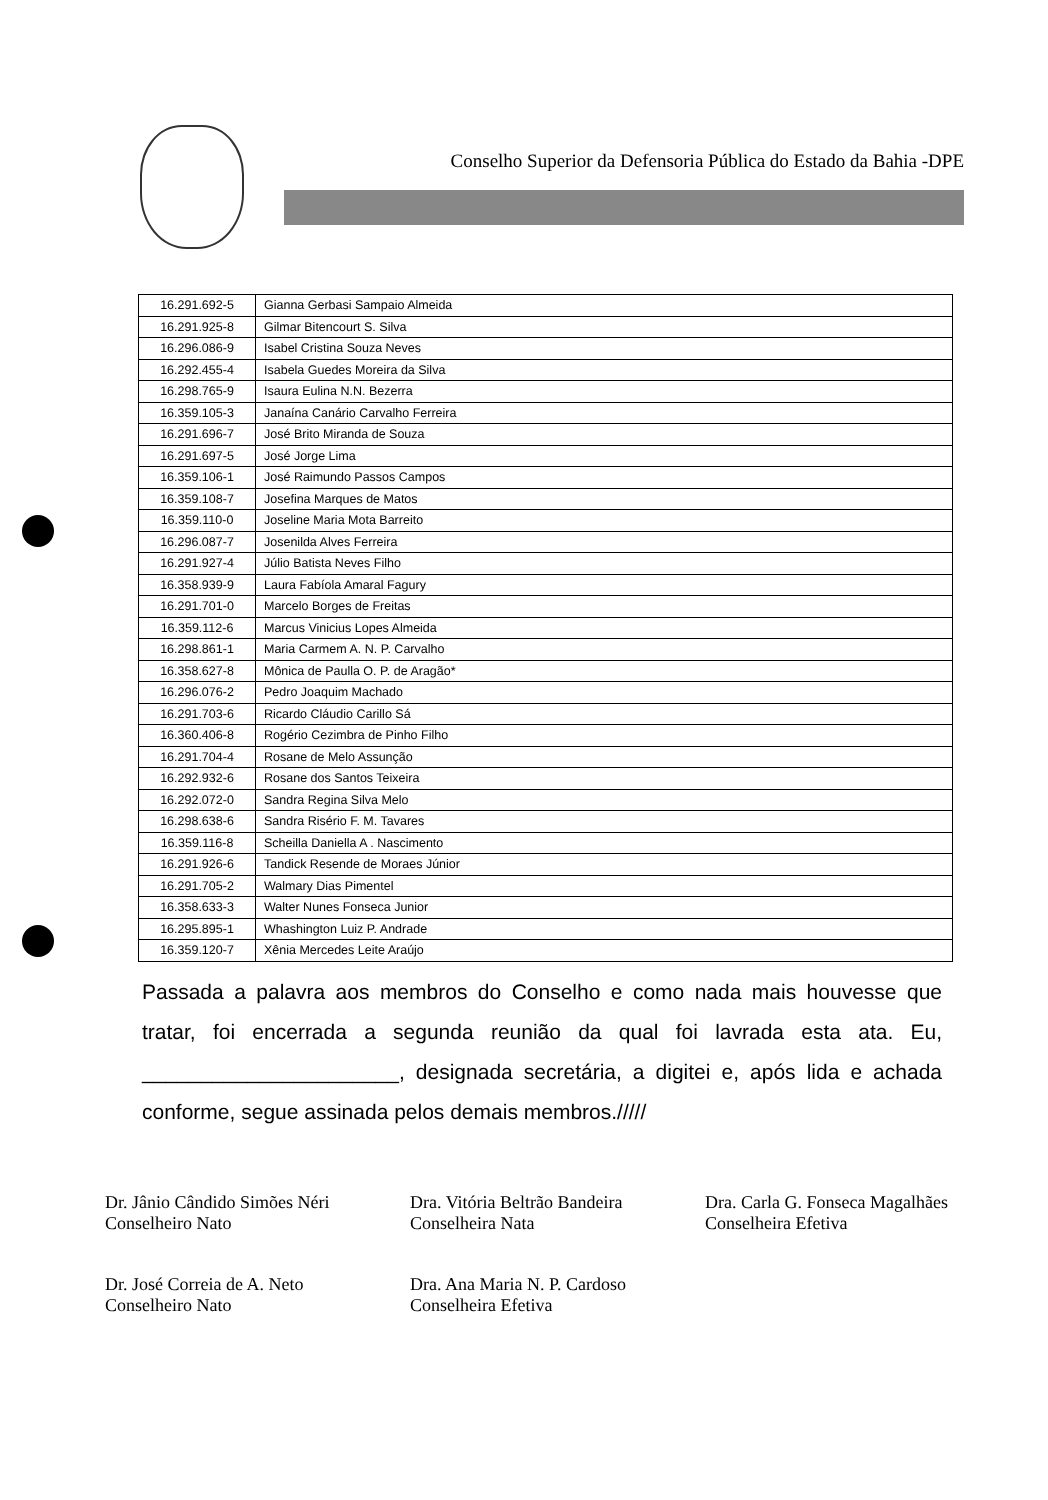Conselho Superior da Defensoria Pública do Estado da Bahia -DPE
| 16.291.692-5 | Gianna Gerbasi Sampaio Almeida |
| 16.291.925-8 | Gilmar Bitencourt S. Silva |
| 16.296.086-9 | Isabel Cristina Souza Neves |
| 16.292.455-4 | Isabela Guedes Moreira da Silva |
| 16.298.765-9 | Isaura Eulina N.N. Bezerra |
| 16.359.105-3 | Janaína Canário Carvalho Ferreira |
| 16.291.696-7 | José Brito Miranda de Souza |
| 16.291.697-5 | José Jorge Lima |
| 16.359.106-1 | José Raimundo Passos Campos |
| 16.359.108-7 | Josefina Marques de Matos |
| 16.359.110-0 | Joseline Maria Mota Barreito |
| 16.296.087-7 | Josenilda Alves Ferreira |
| 16.291.927-4 | Júlio Batista Neves Filho |
| 16.358.939-9 | Laura Fabíola Amaral Fagury |
| 16.291.701-0 | Marcelo Borges de Freitas |
| 16.359.112-6 | Marcus Vinicius Lopes Almeida |
| 16.298.861-1 | Maria Carmem A. N. P. Carvalho |
| 16.358.627-8 | Mônica de Paulla O. P. de Aragão* |
| 16.296.076-2 | Pedro Joaquim Machado |
| 16.291.703-6 | Ricardo Cláudio Carillo Sá |
| 16.360.406-8 | Rogério Cezimbra de Pinho Filho |
| 16.291.704-4 | Rosane de Melo Assunção |
| 16.292.932-6 | Rosane dos Santos Teixeira |
| 16.292.072-0 | Sandra Regina Silva Melo |
| 16.298.638-6 | Sandra Risério F. M. Tavares |
| 16.359.116-8 | Scheilla Daniella A . Nascimento |
| 16.291.926-6 | Tandick Resende de Moraes Júnior |
| 16.291.705-2 | Walmary Dias Pimentel |
| 16.358.633-3 | Walter Nunes Fonseca Junior |
| 16.295.895-1 | Whashington Luiz P. Andrade |
| 16.359.120-7 | Xênia Mercedes Leite Araújo |
Passada a palavra aos membros do Conselho e como nada mais houvesse que tratar, foi encerrada a segunda reunião da qual foi lavrada esta ata. Eu, ______________________, designada secretária, a digitei e, após lida e achada conforme, segue assinada pelos demais membros./////
Dr. Jânio Cândido Simões Néri
Conselheiro Nato
Dra. Vitória Beltrão Bandeira
Conselheira Nata
Dra. Carla G. Fonseca Magalhães
Conselheira Efetiva
Dr. José Correia de A. Neto
Conselheiro Nato
Dra. Ana Maria N. P. Cardoso
Conselheira Efetiva